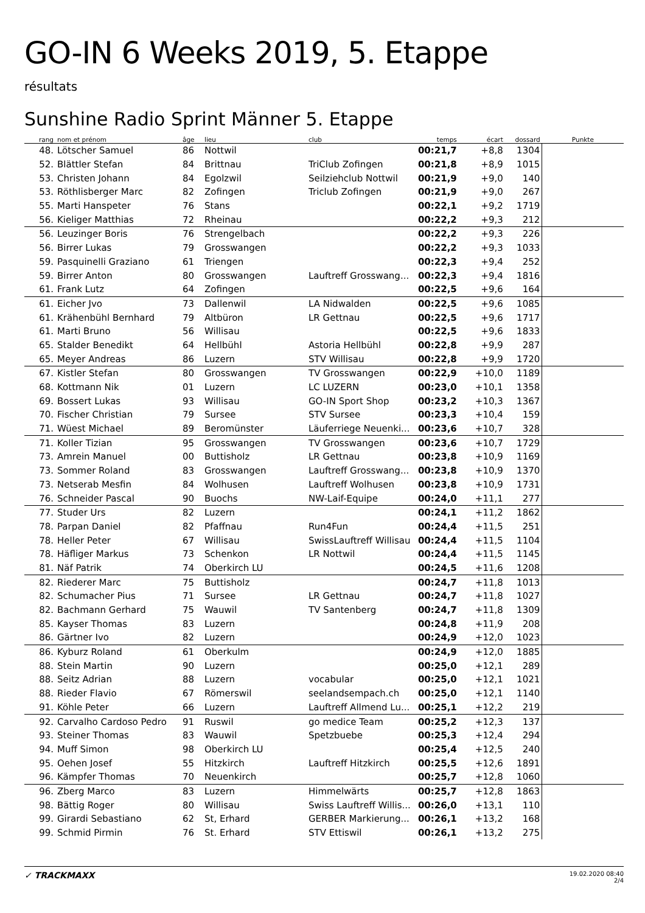GO-IN 6 Weeks 2019, 5. Etappe
résultats
Sunshine Radio Sprint Männer 5. Etappe
| rang | nom et prénom | âge | lieu | club | temps | écart | dossard | Punkte |
| --- | --- | --- | --- | --- | --- | --- | --- | --- |
| 48. | Lötscher Samuel | 86 | Nottwil | | 00:21,7 | +8,8 | 1304 | |
| 52. | Blättler Stefan | 84 | Brittnau | TriClub Zofingen | 00:21,8 | +8,9 | 1015 | |
| 53. | Christen Johann | 84 | Egolzwil | Seilziehclub Nottwil | 00:21,9 | +9,0 | 140 | |
| 53. | Röthlisberger Marc | 82 | Zofingen | Triclub Zofingen | 00:21,9 | +9,0 | 267 | |
| 55. | Marti Hanspeter | 76 | Stans | | 00:22,1 | +9,2 | 1719 | |
| 56. | Kieliger Matthias | 72 | Rheinau | | 00:22,2 | +9,3 | 212 | |
| 56. | Leuzinger Boris | 76 | Strengelbach | | 00:22,2 | +9,3 | 226 | |
| 56. | Birrer Lukas | 79 | Grosswangen | | 00:22,2 | +9,3 | 1033 | |
| 59. | Pasquinelli Graziano | 61 | Triengen | | 00:22,3 | +9,4 | 252 | |
| 59. | Birrer Anton | 80 | Grosswangen | Lauftreff Grosswang... | 00:22,3 | +9,4 | 1816 | |
| 61. | Frank Lutz | 64 | Zofingen | | 00:22,5 | +9,6 | 164 | |
| 61. | Eicher Jvo | 73 | Dallenwil | LA Nidwalden | 00:22,5 | +9,6 | 1085 | |
| 61. | Krähenbühl Bernhard | 79 | Altbüron | LR Gettnau | 00:22,5 | +9,6 | 1717 | |
| 61. | Marti Bruno | 56 | Willisau | | 00:22,5 | +9,6 | 1833 | |
| 65. | Stalder Benedikt | 64 | Hellbühl | Astoria Hellbühl | 00:22,8 | +9,9 | 287 | |
| 65. | Meyer Andreas | 86 | Luzern | STV Willisau | 00:22,8 | +9,9 | 1720 | |
| 67. | Kistler Stefan | 80 | Grosswangen | TV Grosswangen | 00:22,9 | +10,0 | 1189 | |
| 68. | Kottmann Nik | 01 | Luzern | LC LUZERN | 00:23,0 | +10,1 | 1358 | |
| 69. | Bossert Lukas | 93 | Willisau | GO-IN Sport Shop | 00:23,2 | +10,3 | 1367 | |
| 70. | Fischer Christian | 79 | Sursee | STV Sursee | 00:23,3 | +10,4 | 159 | |
| 71. | Wüest Michael | 89 | Beromünster | Läuferriege Neuenki... | 00:23,6 | +10,7 | 328 | |
| 71. | Koller Tizian | 95 | Grosswangen | TV Grosswangen | 00:23,6 | +10,7 | 1729 | |
| 73. | Amrein Manuel | 00 | Buttisholz | LR Gettnau | 00:23,8 | +10,9 | 1169 | |
| 73. | Sommer Roland | 83 | Grosswangen | Lauftreff Grosswang... | 00:23,8 | +10,9 | 1370 | |
| 73. | Netserab Mesfin | 84 | Wolhusen | Lauftreff Wolhusen | 00:23,8 | +10,9 | 1731 | |
| 76. | Schneider Pascal | 90 | Buochs | NW-Laif-Equipe | 00:24,0 | +11,1 | 277 | |
| 77. | Studer Urs | 82 | Luzern | | 00:24,1 | +11,2 | 1862 | |
| 78. | Parpan Daniel | 82 | Pfaffnau | Run4Fun | 00:24,4 | +11,5 | 251 | |
| 78. | Heller Peter | 67 | Willisau | SwissLauftreff Willisau | 00:24,4 | +11,5 | 1104 | |
| 78. | Häfliger Markus | 73 | Schenkon | LR Nottwil | 00:24,4 | +11,5 | 1145 | |
| 81. | Näf Patrik | 74 | Oberkirch LU | | 00:24,5 | +11,6 | 1208 | |
| 82. | Riederer Marc | 75 | Buttisholz | | 00:24,7 | +11,8 | 1013 | |
| 82. | Schumacher Pius | 71 | Sursee | LR Gettnau | 00:24,7 | +11,8 | 1027 | |
| 82. | Bachmann Gerhard | 75 | Wauwil | TV Santenberg | 00:24,7 | +11,8 | 1309 | |
| 85. | Kayser Thomas | 83 | Luzern | | 00:24,8 | +11,9 | 208 | |
| 86. | Gärtner Ivo | 82 | Luzern | | 00:24,9 | +12,0 | 1023 | |
| 86. | Kyburz Roland | 61 | Oberkulm | | 00:24,9 | +12,0 | 1885 | |
| 88. | Stein Martin | 90 | Luzern | | 00:25,0 | +12,1 | 289 | |
| 88. | Seitz Adrian | 88 | Luzern | vocabular | 00:25,0 | +12,1 | 1021 | |
| 88. | Rieder Flavio | 67 | Römerswil | seelandsempach.ch | 00:25,0 | +12,1 | 1140 | |
| 91. | Köhle Peter | 66 | Luzern | Lauftreff Allmend Lu... | 00:25,1 | +12,2 | 219 | |
| 92. | Carvalho Cardoso Pedro | 91 | Ruswil | go medice Team | 00:25,2 | +12,3 | 137 | |
| 93. | Steiner Thomas | 83 | Wauwil | Spetzbuebe | 00:25,3 | +12,4 | 294 | |
| 94. | Muff Simon | 98 | Oberkirch LU | | 00:25,4 | +12,5 | 240 | |
| 95. | Oehen Josef | 55 | Hitzkirch | Lauftreff Hitzkirch | 00:25,5 | +12,6 | 1891 | |
| 96. | Kämpfer Thomas | 70 | Neuenkirch | | 00:25,7 | +12,8 | 1060 | |
| 96. | Zberg Marco | 83 | Luzern | Himmelwärts | 00:25,7 | +12,8 | 1863 | |
| 98. | Bättig Roger | 80 | Willisau | Swiss Lauftreff Willis... | 00:26,0 | +13,1 | 110 | |
| 99. | Girardi Sebastiano | 62 | St, Erhard | GERBER Markierung... | 00:26,1 | +13,2 | 168 | |
| 99. | Schmid Pirmin | 76 | St. Erhard | STV Ettiswil | 00:26,1 | +13,2 | 275 | |
✓ TRACKMAXX
19.02.2020 08:40
2/4